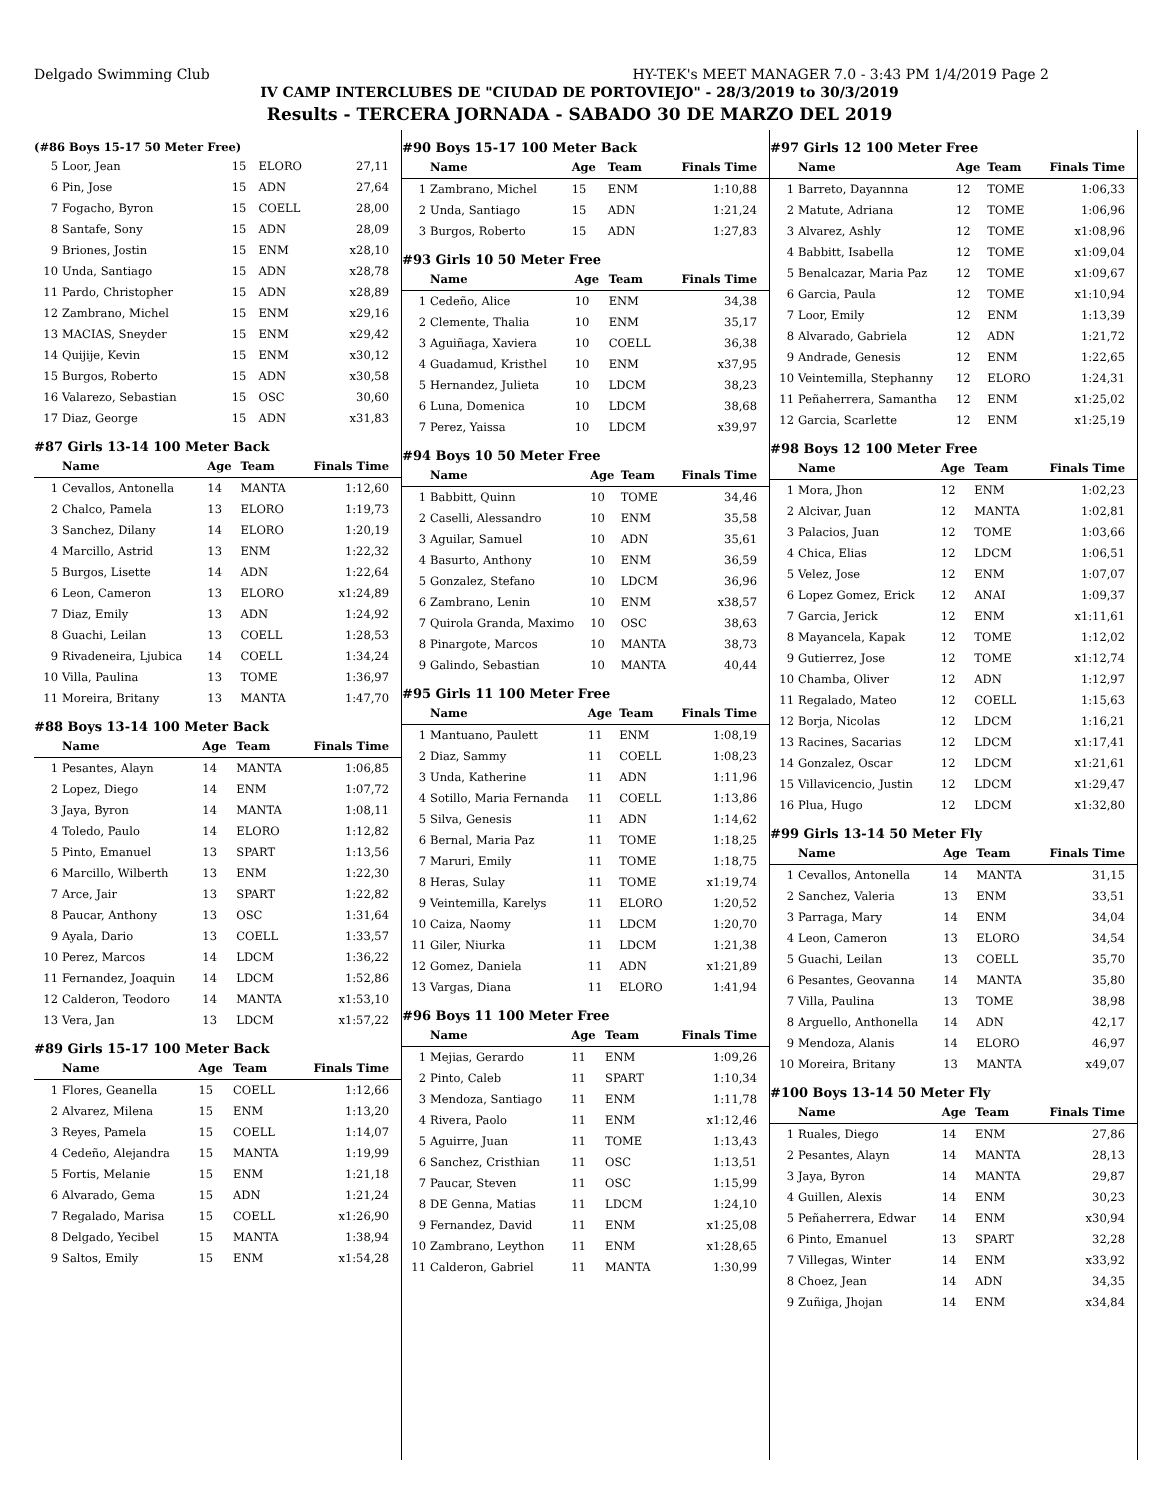Delgado Swimming Club HY-TEK's MEET MANAGER 7.0 - 3:43 PM 1/4/2019 Page 2
IV CAMP INTERCLUBES DE "CIUDAD DE PORTOVIEJO" - 28/3/2019 to 30/3/2019
Results - TERCERA JORNADA - SABADO 30 DE MARZO DEL 2019
(#86 Boys 15-17 50 Meter Free)
| 5 | Loor, Jean | 15 | ELORO | 27,11 |
| 6 | Pin, Jose | 15 | ADN | 27,64 |
| 7 | Fogacho, Byron | 15 | COELL | 28,00 |
| 8 | Santafe, Sony | 15 | ADN | 28,09 |
| 9 | Briones, Jostin | 15 | ENM | x28,10 |
| 10 | Unda, Santiago | 15 | ADN | x28,78 |
| 11 | Pardo, Christopher | 15 | ADN | x28,89 |
| 12 | Zambrano, Michel | 15 | ENM | x29,16 |
| 13 | MACIAS, Sneyder | 15 | ENM | x29,42 |
| 14 | Quijije, Kevin | 15 | ENM | x30,12 |
| 15 | Burgos, Roberto | 15 | ADN | x30,58 |
| 16 | Valarezo, Sebastian | 15 | OSC | 30,60 |
| 17 | Diaz, George | 15 | ADN | x31,83 |
#87 Girls 13-14 100 Meter Back
| | Name | Age | Team | Finals Time |
| --- | --- | --- | --- | --- |
| 1 | Cevallos, Antonella | 14 | MANTA | 1:12,60 |
| 2 | Chalco, Pamela | 13 | ELORO | 1:19,73 |
| 3 | Sanchez, Dilany | 14 | ELORO | 1:20,19 |
| 4 | Marcillo, Astrid | 13 | ENM | 1:22,32 |
| 5 | Burgos, Lisette | 14 | ADN | 1:22,64 |
| 6 | Leon, Cameron | 13 | ELORO | x1:24,89 |
| 7 | Diaz, Emily | 13 | ADN | 1:24,92 |
| 8 | Guachi, Leilan | 13 | COELL | 1:28,53 |
| 9 | Rivadeneira, Ljubica | 14 | COELL | 1:34,24 |
| 10 | Villa, Paulina | 13 | TOME | 1:36,97 |
| 11 | Moreira, Britany | 13 | MANTA | 1:47,70 |
#88 Boys 13-14 100 Meter Back
| | Name | Age | Team | Finals Time |
| --- | --- | --- | --- | --- |
| 1 | Pesantes, Alayn | 14 | MANTA | 1:06,85 |
| 2 | Lopez, Diego | 14 | ENM | 1:07,72 |
| 3 | Jaya, Byron | 14 | MANTA | 1:08,11 |
| 4 | Toledo, Paulo | 14 | ELORO | 1:12,82 |
| 5 | Pinto, Emanuel | 13 | SPART | 1:13,56 |
| 6 | Marcillo, Wilberth | 13 | ENM | 1:22,30 |
| 7 | Arce, Jair | 13 | SPART | 1:22,82 |
| 8 | Paucar, Anthony | 13 | OSC | 1:31,64 |
| 9 | Ayala, Dario | 13 | COELL | 1:33,57 |
| 10 | Perez, Marcos | 14 | LDCM | 1:36,22 |
| 11 | Fernandez, Joaquin | 14 | LDCM | 1:52,86 |
| 12 | Calderon, Teodoro | 14 | MANTA | x1:53,10 |
| 13 | Vera, Jan | 13 | LDCM | x1:57,22 |
#89 Girls 15-17 100 Meter Back
| | Name | Age | Team | Finals Time |
| --- | --- | --- | --- | --- |
| 1 | Flores, Geanella | 15 | COELL | 1:12,66 |
| 2 | Alvarez, Milena | 15 | ENM | 1:13,20 |
| 3 | Reyes, Pamela | 15 | COELL | 1:14,07 |
| 4 | Cedeño, Alejandra | 15 | MANTA | 1:19,99 |
| 5 | Fortis, Melanie | 15 | ENM | 1:21,18 |
| 6 | Alvarado, Gema | 15 | ADN | 1:21,24 |
| 7 | Regalado, Marisa | 15 | COELL | x1:26,90 |
| 8 | Delgado, Yecibel | 15 | MANTA | 1:38,94 |
| 9 | Saltos, Emily | 15 | ENM | x1:54,28 |
#90 Boys 15-17 100 Meter Back
| | Name | Age | Team | Finals Time |
| --- | --- | --- | --- | --- |
| 1 | Zambrano, Michel | 15 | ENM | 1:10,88 |
| 2 | Unda, Santiago | 15 | ADN | 1:21,24 |
| 3 | Burgos, Roberto | 15 | ADN | 1:27,83 |
#93 Girls 10 50 Meter Free
| | Name | Age | Team | Finals Time |
| --- | --- | --- | --- | --- |
| 1 | Cedeño, Alice | 10 | ENM | 34,38 |
| 2 | Clemente, Thalia | 10 | ENM | 35,17 |
| 3 | Aguiñaga, Xaviera | 10 | COELL | 36,38 |
| 4 | Guadamud, Kristhel | 10 | ENM | x37,95 |
| 5 | Hernandez, Julieta | 10 | LDCM | 38,23 |
| 6 | Luna, Domenica | 10 | LDCM | 38,68 |
| 7 | Perez, Yaissa | 10 | LDCM | x39,97 |
#94 Boys 10 50 Meter Free
| | Name | Age | Team | Finals Time |
| --- | --- | --- | --- | --- |
| 1 | Babbitt, Quinn | 10 | TOME | 34,46 |
| 2 | Caselli, Alessandro | 10 | ENM | 35,58 |
| 3 | Aguilar, Samuel | 10 | ADN | 35,61 |
| 4 | Basurto, Anthony | 10 | ENM | 36,59 |
| 5 | Gonzalez, Stefano | 10 | LDCM | 36,96 |
| 6 | Zambrano, Lenin | 10 | ENM | x38,57 |
| 7 | Quirola Granda, Maximo | 10 | OSC | 38,63 |
| 8 | Pinargote, Marcos | 10 | MANTA | 38,73 |
| 9 | Galindo, Sebastian | 10 | MANTA | 40,44 |
#95 Girls 11 100 Meter Free
| | Name | Age | Team | Finals Time |
| --- | --- | --- | --- | --- |
| 1 | Mantuano, Paulett | 11 | ENM | 1:08,19 |
| 2 | Diaz, Sammy | 11 | COELL | 1:08,23 |
| 3 | Unda, Katherine | 11 | ADN | 1:11,96 |
| 4 | Sotillo, Maria Fernanda | 11 | COELL | 1:13,86 |
| 5 | Silva, Genesis | 11 | ADN | 1:14,62 |
| 6 | Bernal, Maria Paz | 11 | TOME | 1:18,25 |
| 7 | Maruri, Emily | 11 | TOME | 1:18,75 |
| 8 | Heras, Sulay | 11 | TOME | x1:19,74 |
| 9 | Veintemilla, Karelys | 11 | ELORO | 1:20,52 |
| 10 | Caiza, Naomy | 11 | LDCM | 1:20,70 |
| 11 | Giler, Niurka | 11 | LDCM | 1:21,38 |
| 12 | Gomez, Daniela | 11 | ADN | x1:21,89 |
| 13 | Vargas, Diana | 11 | ELORO | 1:41,94 |
#96 Boys 11 100 Meter Free
| | Name | Age | Team | Finals Time |
| --- | --- | --- | --- | --- |
| 1 | Mejias, Gerardo | 11 | ENM | 1:09,26 |
| 2 | Pinto, Caleb | 11 | SPART | 1:10,34 |
| 3 | Mendoza, Santiago | 11 | ENM | 1:11,78 |
| 4 | Rivera, Paolo | 11 | ENM | x1:12,46 |
| 5 | Aguirre, Juan | 11 | TOME | 1:13,43 |
| 6 | Sanchez, Cristhian | 11 | OSC | 1:13,51 |
| 7 | Paucar, Steven | 11 | OSC | 1:15,99 |
| 8 | DE Genna, Matias | 11 | LDCM | 1:24,10 |
| 9 | Fernandez, David | 11 | ENM | x1:25,08 |
| 10 | Zambrano, Leython | 11 | ENM | x1:28,65 |
| 11 | Calderon, Gabriel | 11 | MANTA | 1:30,99 |
#97 Girls 12 100 Meter Free
| | Name | Age | Team | Finals Time |
| --- | --- | --- | --- | --- |
| 1 | Barreto, Dayannna | 12 | TOME | 1:06,33 |
| 2 | Matute, Adriana | 12 | TOME | 1:06,96 |
| 3 | Alvarez, Ashly | 12 | TOME | x1:08,96 |
| 4 | Babbitt, Isabella | 12 | TOME | x1:09,04 |
| 5 | Benalcazar, Maria Paz | 12 | TOME | x1:09,67 |
| 6 | Garcia, Paula | 12 | TOME | x1:10,94 |
| 7 | Loor, Emily | 12 | ENM | 1:13,39 |
| 8 | Alvarado, Gabriela | 12 | ADN | 1:21,72 |
| 9 | Andrade, Genesis | 12 | ENM | 1:22,65 |
| 10 | Veintemilla, Stephanny | 12 | ELORO | 1:24,31 |
| 11 | Peñaherrera, Samantha | 12 | ENM | x1:25,02 |
| 12 | Garcia, Scarlette | 12 | ENM | x1:25,19 |
#98 Boys 12 100 Meter Free
| | Name | Age | Team | Finals Time |
| --- | --- | --- | --- | --- |
| 1 | Mora, Jhon | 12 | ENM | 1:02,23 |
| 2 | Alcivar, Juan | 12 | MANTA | 1:02,81 |
| 3 | Palacios, Juan | 12 | TOME | 1:03,66 |
| 4 | Chica, Elias | 12 | LDCM | 1:06,51 |
| 5 | Velez, Jose | 12 | ENM | 1:07,07 |
| 6 | Lopez Gomez, Erick | 12 | ANAI | 1:09,37 |
| 7 | Garcia, Jerick | 12 | ENM | x1:11,61 |
| 8 | Mayancela, Kapak | 12 | TOME | 1:12,02 |
| 9 | Gutierrez, Jose | 12 | TOME | x1:12,74 |
| 10 | Chamba, Oliver | 12 | ADN | 1:12,97 |
| 11 | Regalado, Mateo | 12 | COELL | 1:15,63 |
| 12 | Borja, Nicolas | 12 | LDCM | 1:16,21 |
| 13 | Racines, Sacarias | 12 | LDCM | x1:17,41 |
| 14 | Gonzalez, Oscar | 12 | LDCM | x1:21,61 |
| 15 | Villavicencio, Justin | 12 | LDCM | x1:29,47 |
| 16 | Plua, Hugo | 12 | LDCM | x1:32,80 |
#99 Girls 13-14 50 Meter Fly
| | Name | Age | Team | Finals Time |
| --- | --- | --- | --- | --- |
| 1 | Cevallos, Antonella | 14 | MANTA | 31,15 |
| 2 | Sanchez, Valeria | 13 | ENM | 33,51 |
| 3 | Parraga, Mary | 14 | ENM | 34,04 |
| 4 | Leon, Cameron | 13 | ELORO | 34,54 |
| 5 | Guachi, Leilan | 13 | COELL | 35,70 |
| 6 | Pesantes, Geovanna | 14 | MANTA | 35,80 |
| 7 | Villa, Paulina | 13 | TOME | 38,98 |
| 8 | Arguello, Anthonella | 14 | ADN | 42,17 |
| 9 | Mendoza, Alanis | 14 | ELORO | 46,97 |
| 10 | Moreira, Britany | 13 | MANTA | x49,07 |
#100 Boys 13-14 50 Meter Fly
| | Name | Age | Team | Finals Time |
| --- | --- | --- | --- | --- |
| 1 | Ruales, Diego | 14 | ENM | 27,86 |
| 2 | Pesantes, Alayn | 14 | MANTA | 28,13 |
| 3 | Jaya, Byron | 14 | MANTA | 29,87 |
| 4 | Guillen, Alexis | 14 | ENM | 30,23 |
| 5 | Peñaherrera, Edwar | 14 | ENM | x30,94 |
| 6 | Pinto, Emanuel | 13 | SPART | 32,28 |
| 7 | Villegas, Winter | 14 | ENM | x33,92 |
| 8 | Choez, Jean | 14 | ADN | 34,35 |
| 9 | Zuñiga, Jhojan | 14 | ENM | x34,84 |